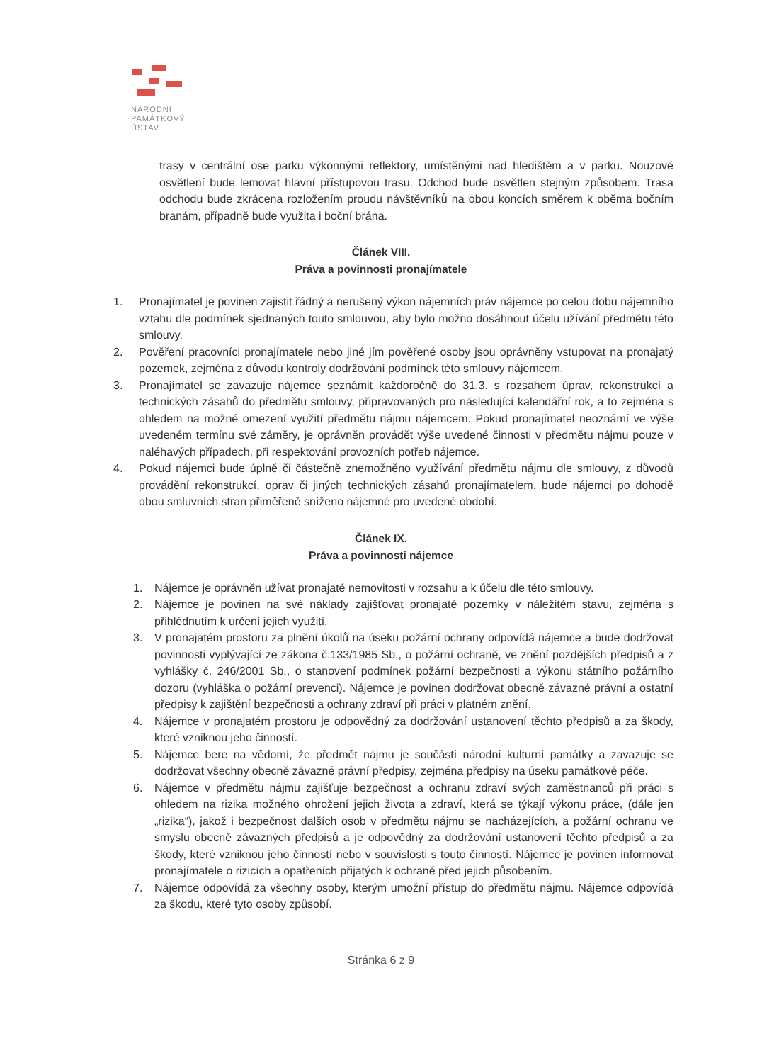NÁRODNÍ
PAMÁTKOVÝ
ÚSTAV
trasy v centrální ose parku výkonnými reflektory, umístěnými nad hledištěm a v parku. Nouzové osvětlení bude lemovat hlavní přístupovou trasu. Odchod bude osvětlen stejným způsobem. Trasa odchodu bude zkrácena rozložením proudu návštěvníků na obou koncích směrem k oběma bočním branám, případně bude využita i boční brána.
Článek VIII.
Práva a povinnosti pronajímatele
1. Pronajímatel je povinen zajistit řádný a nerušený výkon nájemních práv nájemce po celou dobu nájemního vztahu dle podmínek sjednaných touto smlouvou, aby bylo možno dosáhnout účelu užívání předmětu této smlouvy.
2. Pověření pracovníci pronajímatele nebo jiné jím pověřené osoby jsou oprávněny vstupovat na pronajatý pozemek, zejména z důvodu kontroly dodržování podmínek této smlouvy nájemcem.
3. Pronajímatel se zavazuje nájemce seznámit každoročně do 31.3. s rozsahem úprav, rekonstrukcí a technických zásahů do předmětu smlouvy, připravovaných pro následující kalendářní rok, a to zejména s ohledem na možné omezení využití předmětu nájmu nájemcem. Pokud pronajímatel neoznámí ve výše uvedeném termínu své záměry, je oprávněn provádět výše uvedené činnosti v předmětu nájmu pouze v naléhavých případech, při respektování provozních potřeb nájemce.
4. Pokud nájemci bude úplně či částečně znemožněno využívání předmětu nájmu dle smlouvy, z důvodů provádění rekonstrukcí, oprav či jiných technických zásahů pronajímatelem, bude nájemci po dohodě obou smluvních stran přiměřeně sníženo nájemné pro uvedené období.
Článek IX.
Práva a povinnosti nájemce
1. Nájemce je oprávněn užívat pronajaté nemovitosti v rozsahu a k účelu dle této smlouvy.
2. Nájemce je povinen na své náklady zajišťovat pronajaté pozemky v náležitém stavu, zejména s přihlédnutím k určení jejich využití.
3. V pronajatém prostoru za plnění úkolů na úseku požární ochrany odpovídá nájemce a bude dodržovat povinnosti vyplývající ze zákona č.133/1985 Sb., o požární ochraně, ve znění pozdějších předpisů a z vyhlášky č. 246/2001 Sb., o stanovení podmínek požární bezpečnosti a výkonu státního požárního dozoru (vyhláška o požární prevenci). Nájemce je povinen dodržovat obecně závazné právní a ostatní předpisy k zajištění bezpečnosti a ochrany zdraví při práci v platném znění.
4. Nájemce v pronajatém prostoru je odpovědný za dodržování ustanovení těchto předpisů a za škody, které vzniknou jeho činností.
5. Nájemce bere na vědomí, že předmět nájmu je součástí národní kulturní památky a zavazuje se dodržovat všechny obecně závazné právní předpisy, zejména předpisy na úseku památkové péče.
6. Nájemce v předmětu nájmu zajišťuje bezpečnost a ochranu zdraví svých zaměstnanců při práci s ohledem na rizika možného ohrožení jejich života a zdraví, která se týkají výkonu práce, (dále jen „rizika“), jakož i bezpečnost dalších osob v předmětu nájmu se nacházejících, a požární ochranu ve smyslu obecně závazných předpisů a je odpovědný za dodržování ustanovení těchto předpisů a za škody, které vzniknou jeho činností nebo v souvislosti s touto činností. Nájemce je povinen informovat pronajímatele o rizicích a opatřeních přijatých k ochraně před jejich působením.
7. Nájemce odpovídá za všechny osoby, kterým umožní přístup do předmětu nájmu. Nájemce odpovídá za škodu, které tyto osoby způsobí.
Stránka 6 z 9